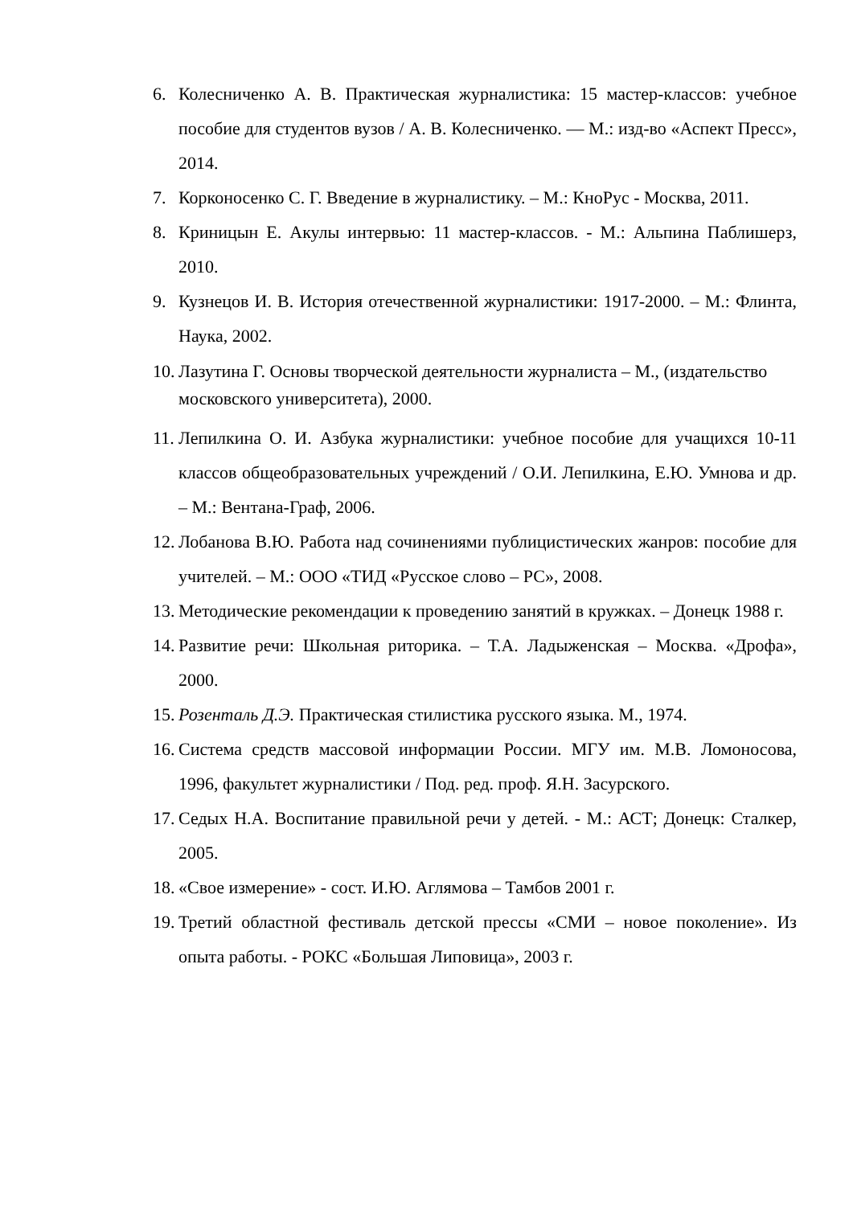6. Колесниченко А. В. Практическая журналистика: 15 мастер-классов: учебное пособие для студентов вузов / А. В. Колесниченко. — М.: изд-во «Аспект Пресс», 2014.
7. Корконосенко С. Г. Введение в журналистику. – М.: КноРус - Москва, 2011.
8. Криницын Е. Акулы интервью: 11 мастер-классов. - М.: Альпина Паблишерз, 2010.
9. Кузнецов И. В. История отечественной журналистики: 1917-2000. – М.: Флинта, Наука, 2002.
10. Лазутина Г. Основы творческой деятельности журналиста – М., (издательство московского университета), 2000.
11. Лепилкина О. И. Азбука журналистики: учебное пособие для учащихся 10-11 классов общеобразовательных учреждений / О.И. Лепилкина, Е.Ю. Умнова и др. – М.: Вентана-Граф, 2006.
12. Лобанова В.Ю. Работа над сочинениями публицистических жанров: пособие для учителей. – М.: ООО «ТИД «Русское слово – РС», 2008.
13. Методические рекомендации к проведению занятий в кружках. – Донецк 1988 г.
14. Развитие речи: Школьная риторика. – Т.А. Ладыженская – Москва. «Дрофа», 2000.
15. Розенталь Д.Э. Практическая стилистика русского языка. М., 1974.
16. Система средств массовой информации России. МГУ им. М.В. Ломоносова, 1996, факультет журналистики / Под. ред. проф. Я.Н. Засурского.
17. Седых Н.А. Воспитание правильной речи у детей. - М.: АСТ; Донецк: Сталкер, 2005.
18. «Свое измерение» - сост. И.Ю. Аглямова – Тамбов 2001 г.
19. Третий областной фестиваль детской прессы «СМИ – новое поколение». Из опыта работы. - РОКС «Большая Липовица», 2003 г.